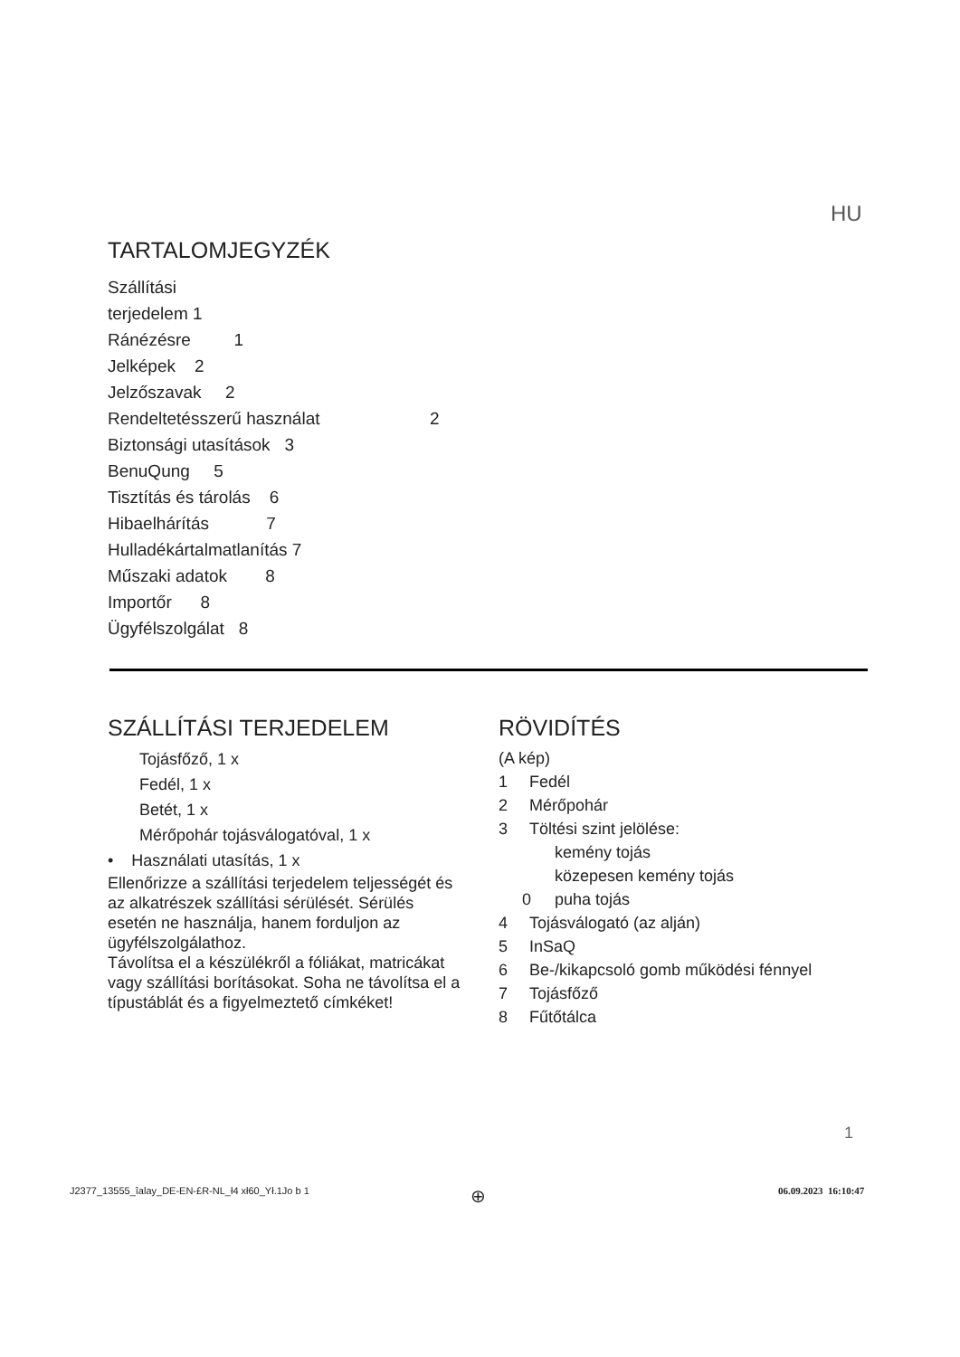HU
TARTALOMJEGYZÉK
Szállítási
terjedelem 1
Ránézésre 1
Jelképek 2
Jelzőszavak 2
Rendeltetésszerű használat 2
Biztonsági utasítások 3
BenuQung 5
Tisztítás és tárolás 6
Hibaelhárítás 7
Hulladékártalmatlanítás 7
Műszaki adatok 8
Importőr 8
Ügyfélszolgálat 8
SZÁLLÍTÁSI TERJEDELEM
Tojásfőző, 1 x
Fedél, 1 x
Betét, 1 x
Mérőpohár tojásválogatóval, 1 x
• Használati utasítás, 1 x
Ellenőrizze a szállítási terjedelem teljességét és az alkatrészek szállítási sérülését. Sérülés esetén ne használja, hanem forduljon az ügyfélszolgálathoz.
Távolítsa el a készülékről a fóliákat, matricákat vagy szállítási borításokat. Soha ne távolítsa el a típustáblát és a figyelmeztető címkéket!
RÖVIDÍTÉS
(A kép)
1 Fedél
2 Mérőpohár
3 Töltési szint jelölése:
kemény tojás
közepesen kemény tojás
0 puha tojás
4 Tojásválogató (az alján)
5 InSaQ
6 Be-/kikapcsoló gomb működési fénnyel
7 Tojásfőző
8 Fűtőtálca
1
J2377_13555_îalay_DE-EN-£R-NL_ł4 xł60_Ył.1Jo b 1
⊕ 06.09.2023 16:10:47